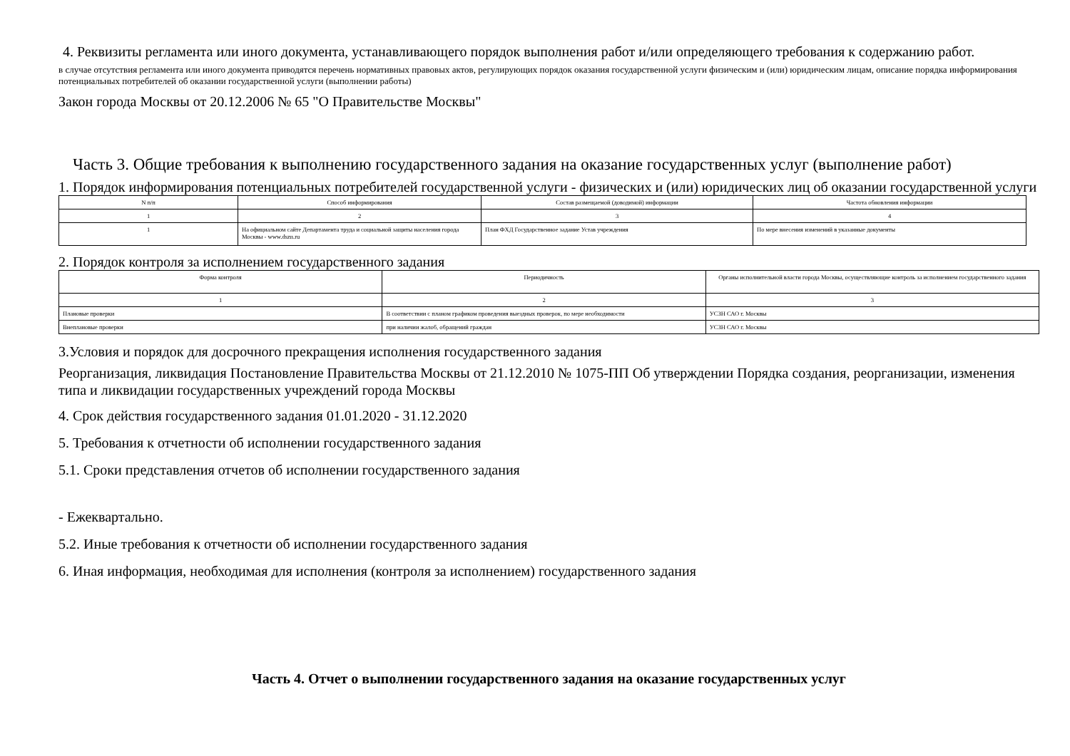4. Реквизиты регламента или иного документа, устанавливающего порядок выполнения работ и/или определяющего требования к содержанию работ.
в случае отсутствия регламента или иного документа приводятся перечень нормативных правовых актов, регулирующих порядок оказания государственной услуги физическим и (или) юридическим лицам, описание порядка информирования потенциальных потребителей об оказании государственной услуги (выполнении работы)
Закон города Москвы от 20.12.2006 № 65 "О Правительстве Москвы"
Часть 3. Общие требования к выполнению государственного задания на оказание государственных услуг (выполнение работ)
1. Порядок информирования потенциальных потребителей государственной услуги - физических и (или) юридических лиц об оказании государственной услуги
| N п/п | Способ информирования | Состав размещаемой (доводимой) информации | Частота обновления информации |
| 1 | 2 | 3 | 4 |
| 1 | На официальном сайте Департамента труда и социальной защиты населения города Москвы - www.dszn.ru | План ФХД Государственное задание Устав учреждения | По мере внесения изменений в указанные документы |
2. Порядок контроля за исполнением государственного задания
| Форма контроля | Периодичность | Органы исполнительной власти города Москвы, осуществляющие контроль за исполнением государственного задания |
| 1 | 2 | 3 |
| Плановые проверки | В соответствии с планом графиком проведения выездных проверок, по мере необходимости | УСЗН САО г. Москвы |
| Внеплановые проверки | при наличии жалоб, обращений граждан | УСЗН САО г. Москвы |
3.Условия и порядок для досрочного прекращения исполнения государственного задания
Реорганизация, ликвидация Постановление Правительства Москвы от 21.12.2010 № 1075-ПП Об утверждении Порядка создания, реорганизации, изменения типа и ликвидации государственных учреждений города Москвы
4. Срок действия государственного задания 01.01.2020 - 31.12.2020
5. Требования к отчетности об исполнении государственного задания
5.1. Сроки представления отчетов об исполнении государственного задания
- Ежеквартально.
5.2. Иные требования к отчетности об исполнении государственного задания
6. Иная информация, необходимая для исполнения (контроля за исполнением) государственного задания
Часть 4. Отчет о выполнении государственного задания на оказание государственных услуг